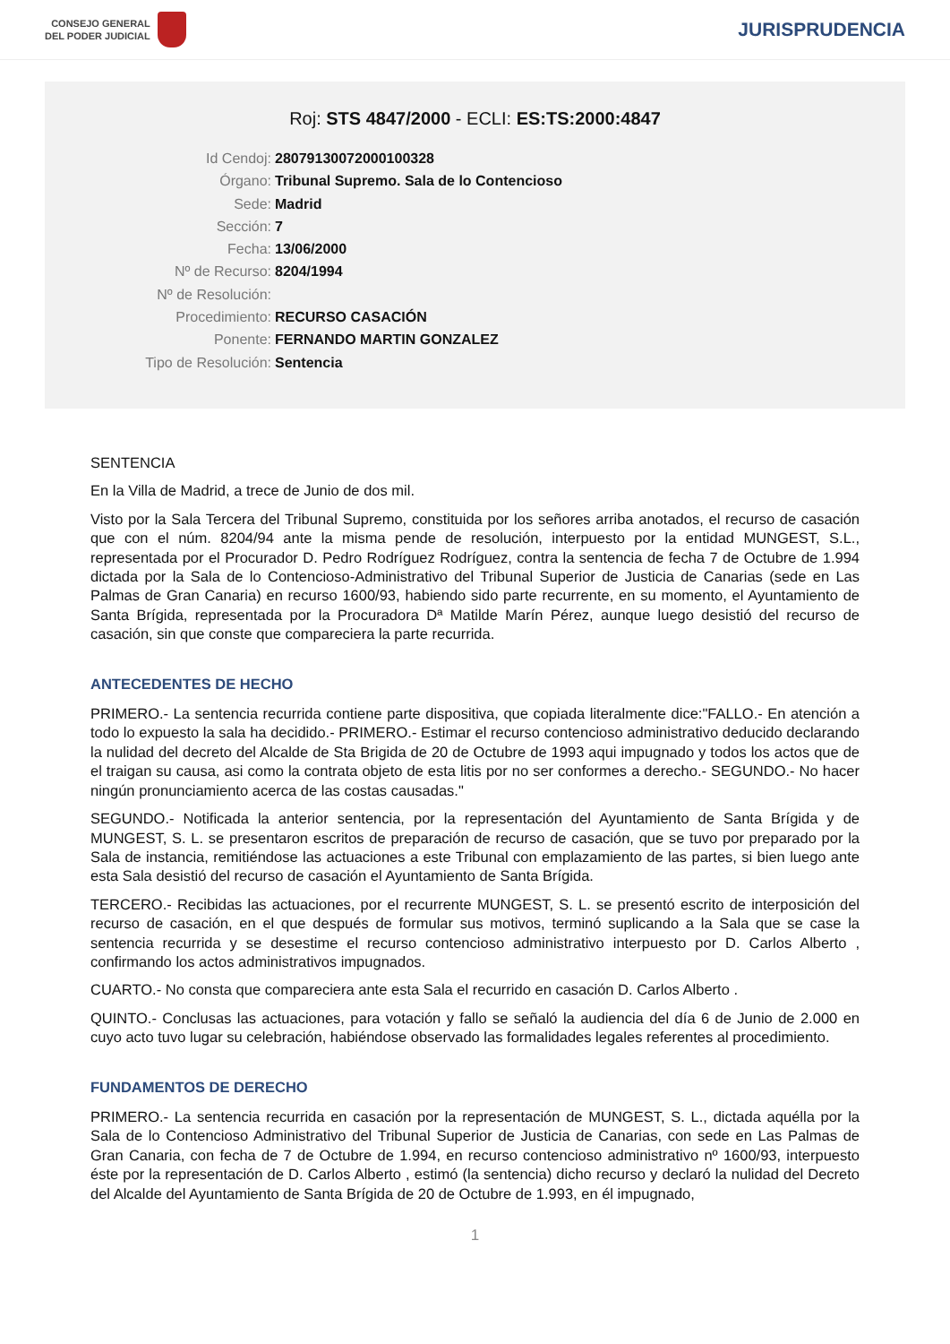CONSEJO GENERAL
DEL PODER JUDICIAL
JURISPRUDENCIA
Roj: STS 4847/2000 - ECLI: ES:TS:2000:4847
Id Cendoj: 28079130072000100328
Órgano: Tribunal Supremo. Sala de lo Contencioso
Sede: Madrid
Sección: 7
Fecha: 13/06/2000
Nº de Recurso: 8204/1994
Nº de Resolución:
Procedimiento: RECURSO CASACIÓN
Ponente: FERNANDO MARTIN GONZALEZ
Tipo de Resolución: Sentencia
SENTENCIA
En la Villa de Madrid, a trece de Junio de dos mil.
Visto por la Sala Tercera del Tribunal Supremo, constituida por los señores arriba anotados, el recurso de casación que con el núm. 8204/94 ante la misma pende de resolución, interpuesto por la entidad MUNGEST, S.L., representada por el Procurador D. Pedro Rodríguez Rodríguez, contra la sentencia de fecha 7 de Octubre de 1.994 dictada por la Sala de lo Contencioso-Administrativo del Tribunal Superior de Justicia de Canarias (sede en Las Palmas de Gran Canaria) en recurso 1600/93, habiendo sido parte recurrente, en su momento, el Ayuntamiento de Santa Brígida, representada por la Procuradora Dª Matilde Marín Pérez, aunque luego desistió del recurso de casación, sin que conste que compareciera la parte recurrida.
ANTECEDENTES DE HECHO
PRIMERO.- La sentencia recurrida contiene parte dispositiva, que copiada literalmente dice:"FALLO.- En atención a todo lo expuesto la sala ha decidido.- PRIMERO.- Estimar el recurso contencioso administrativo deducido declarando la nulidad del decreto del Alcalde de Sta Brigida de 20 de Octubre de 1993 aqui impugnado y todos los actos que de el traigan su causa, asi como la contrata objeto de esta litis por no ser conformes a derecho.- SEGUNDO.- No hacer ningún pronunciamiento acerca de las costas causadas."
SEGUNDO.- Notificada la anterior sentencia, por la representación del Ayuntamiento de Santa Brígida y de MUNGEST, S. L. se presentaron escritos de preparación de recurso de casación, que se tuvo por preparado por la Sala de instancia, remitiéndose las actuaciones a este Tribunal con emplazamiento de las partes, si bien luego ante esta Sala desistió del recurso de casación el Ayuntamiento de Santa Brígida.
TERCERO.- Recibidas las actuaciones, por el recurrente MUNGEST, S. L. se presentó escrito de interposición del recurso de casación, en el que después de formular sus motivos, terminó suplicando a la Sala que se case la sentencia recurrida y se desestime el recurso contencioso administrativo interpuesto por D. Carlos Alberto , confirmando los actos administrativos impugnados.
CUARTO.- No consta que compareciera ante esta Sala el recurrido en casación D. Carlos Alberto .
QUINTO.- Conclusas las actuaciones, para votación y fallo se señaló la audiencia del día 6 de Junio de 2.000 en cuyo acto tuvo lugar su celebración, habiéndose observado las formalidades legales referentes al procedimiento.
FUNDAMENTOS DE DERECHO
PRIMERO.- La sentencia recurrida en casación por la representación de MUNGEST, S. L., dictada aquélla por la Sala de lo Contencioso Administrativo del Tribunal Superior de Justicia de Canarias, con sede en Las Palmas de Gran Canaria, con fecha de 7 de Octubre de 1.994, en recurso contencioso administrativo nº 1600/93, interpuesto éste por la representación de D. Carlos Alberto , estimó (la sentencia) dicho recurso y declaró la nulidad del Decreto del Alcalde del Ayuntamiento de Santa Brígida de 20 de Octubre de 1.993, en él impugnado,
1